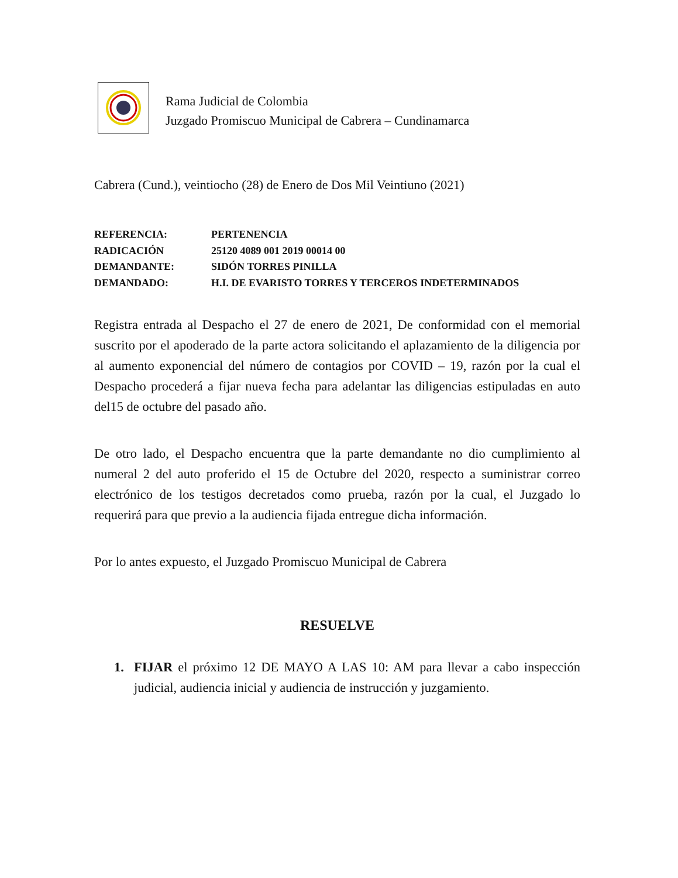Rama Judicial de Colombia
Juzgado Promiscuo Municipal de Cabrera – Cundinamarca
Cabrera (Cund.), veintiocho (28) de Enero de Dos Mil Veintiuno (2021)
REFERENCIA: PERTENENCIA
RADICACIÓN 25120 4089 001 2019 00014 00
DEMANDANTE: SIDÓN TORRES PINILLA
DEMANDADO: H.I. DE EVARISTO TORRES Y TERCEROS INDETERMINADOS
Registra entrada al Despacho el 27 de enero de 2021, De conformidad con el memorial suscrito por el apoderado de la parte actora solicitando el aplazamiento de la diligencia por al aumento exponencial del número de contagios por COVID – 19, razón por la cual el Despacho procederá a fijar nueva fecha para adelantar las diligencias estipuladas en auto del15 de octubre del pasado año.
De otro lado, el Despacho encuentra que la parte demandante no dio cumplimiento al numeral 2 del auto proferido el 15 de Octubre del 2020, respecto a suministrar correo electrónico de los testigos decretados como prueba, razón por la cual, el Juzgado lo requerirá para que previo a la audiencia fijada entregue dicha información.
Por lo antes expuesto, el Juzgado Promiscuo Municipal de Cabrera
RESUELVE
1. FIJAR el próximo 12 DE MAYO A LAS 10: AM para llevar a cabo inspección judicial, audiencia inicial y audiencia de instrucción y juzgamiento.